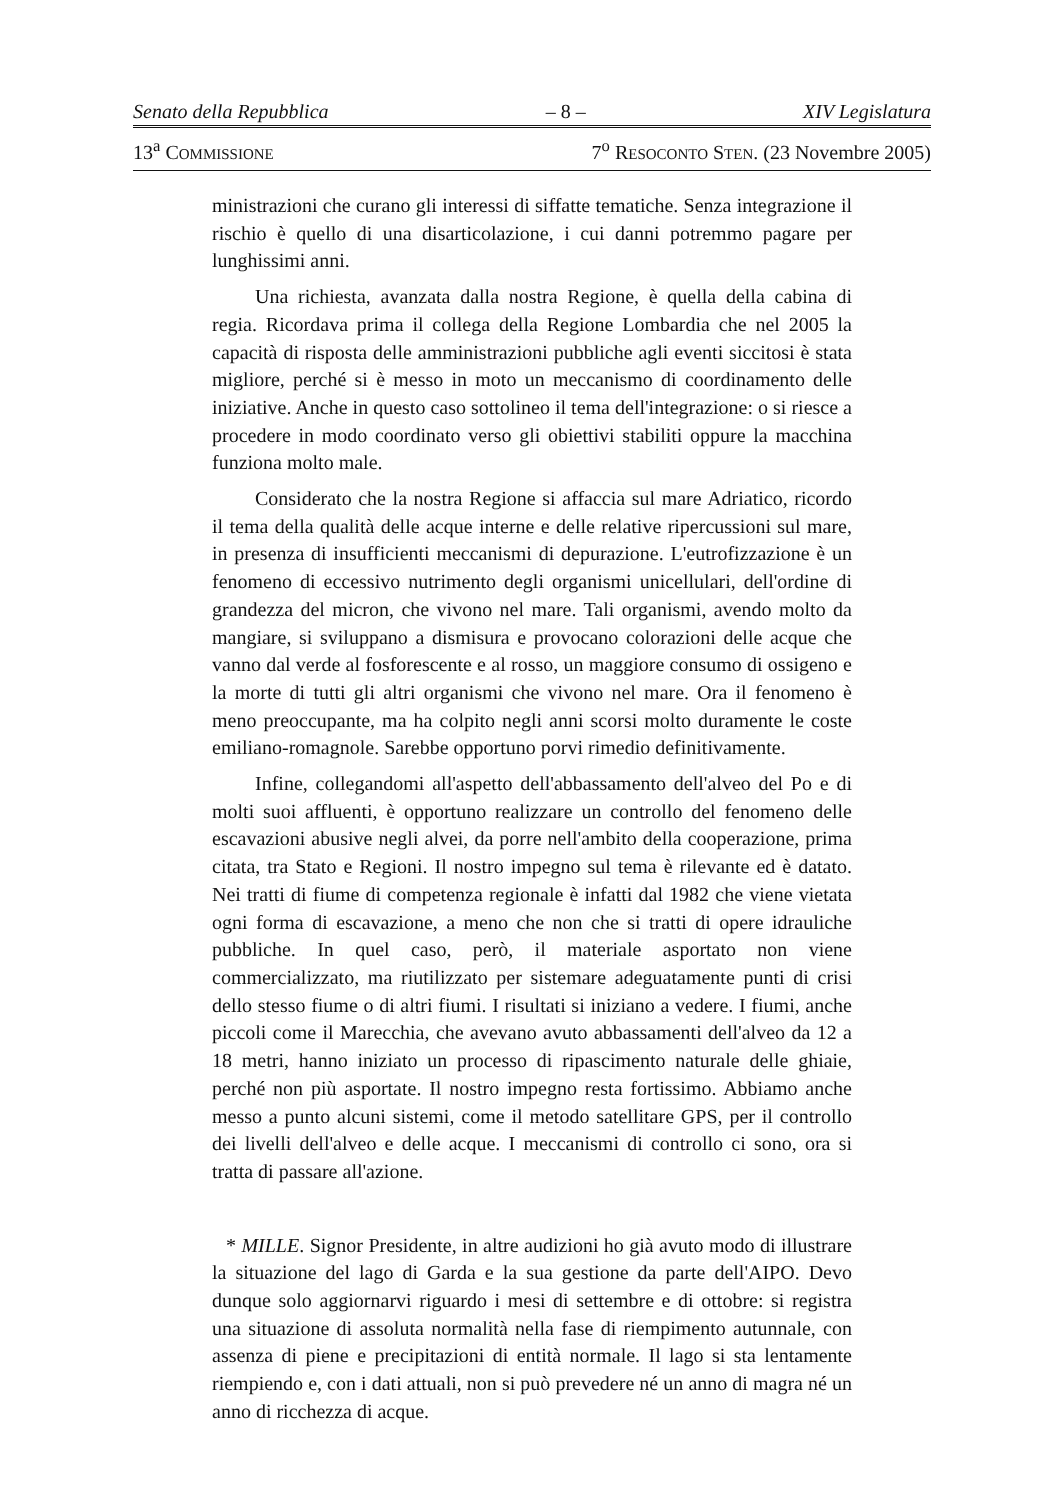Senato della Repubblica – 8 – XIV Legislatura
13<sup>a</sup> COMMISSIONE 7<sup>o</sup> RESOCONTO STEN. (23 Novembre 2005)
ministrazioni che curano gli interessi di siffatte tematiche. Senza integrazione il rischio è quello di una disarticolazione, i cui danni potremmo pagare per lunghissimi anni.
Una richiesta, avanzata dalla nostra Regione, è quella della cabina di regia. Ricordava prima il collega della Regione Lombardia che nel 2005 la capacità di risposta delle amministrazioni pubbliche agli eventi siccitosi è stata migliore, perché si è messo in moto un meccanismo di coordinamento delle iniziative. Anche in questo caso sottolineo il tema dell'integrazione: o si riesce a procedere in modo coordinato verso gli obiettivi stabiliti oppure la macchina funziona molto male.
Considerato che la nostra Regione si affaccia sul mare Adriatico, ricordo il tema della qualità delle acque interne e delle relative ripercussioni sul mare, in presenza di insufficienti meccanismi di depurazione. L'eutrofizzazione è un fenomeno di eccessivo nutrimento degli organismi unicellulari, dell'ordine di grandezza del micron, che vivono nel mare. Tali organismi, avendo molto da mangiare, si sviluppano a dismisura e provocano colorazioni delle acque che vanno dal verde al fosforescente e al rosso, un maggiore consumo di ossigeno e la morte di tutti gli altri organismi che vivono nel mare. Ora il fenomeno è meno preoccupante, ma ha colpito negli anni scorsi molto duramente le coste emiliano-romagnole. Sarebbe opportuno porvi rimedio definitivamente.
Infine, collegandomi all'aspetto dell'abbassamento dell'alveo del Po e di molti suoi affluenti, è opportuno realizzare un controllo del fenomeno delle escavazioni abusive negli alvei, da porre nell'ambito della cooperazione, prima citata, tra Stato e Regioni. Il nostro impegno sul tema è rilevante ed è datato. Nei tratti di fiume di competenza regionale è infatti dal 1982 che viene vietata ogni forma di escavazione, a meno che non che si tratti di opere idrauliche pubbliche. In quel caso, però, il materiale asportato non viene commercializzato, ma riutilizzato per sistemare adeguatamente punti di crisi dello stesso fiume o di altri fiumi. I risultati si iniziano a vedere. I fiumi, anche piccoli come il Marecchia, che avevano avuto abbassamenti dell'alveo da 12 a 18 metri, hanno iniziato un processo di ripascimento naturale delle ghiaie, perché non più asportate. Il nostro impegno resta fortissimo. Abbiamo anche messo a punto alcuni sistemi, come il metodo satellitare GPS, per il controllo dei livelli dell'alveo e delle acque. I meccanismi di controllo ci sono, ora si tratta di passare all'azione.
* MILLE. Signor Presidente, in altre audizioni ho già avuto modo di illustrare la situazione del lago di Garda e la sua gestione da parte dell'AIPO. Devo dunque solo aggiornarvi riguardo i mesi di settembre e di ottobre: si registra una situazione di assoluta normalità nella fase di riempimento autunnale, con assenza di piene e precipitazioni di entità normale. Il lago si sta lentamente riempiendo e, con i dati attuali, non si può prevedere né un anno di magra né un anno di ricchezza di acque.